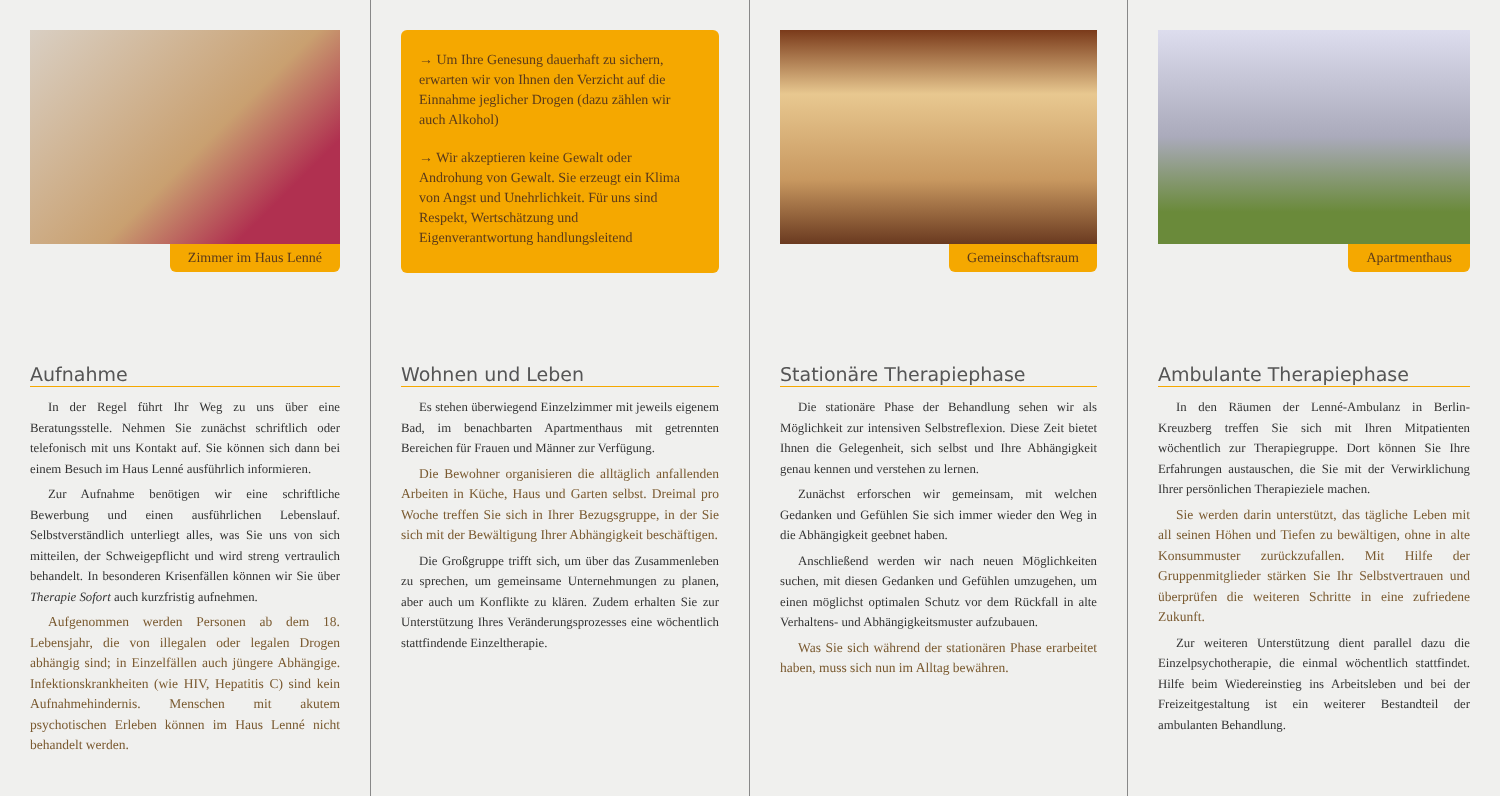Zimmer im Haus Lenné
Aufnahme
In der Regel führt Ihr Weg zu uns über eine Beratungsstelle. Nehmen Sie zunächst schriftlich oder telefonisch mit uns Kontakt auf. Sie können sich dann bei einem Besuch im Haus Lenné ausführlich informieren.
Zur Aufnahme benötigen wir eine schriftliche Bewerbung und einen ausführlichen Lebenslauf. Selbstverständlich unterliegt alles, was Sie uns von sich mitteilen, der Schweigepflicht und wird streng vertraulich behandelt. In besonderen Krisenfällen können wir Sie über Therapie Sofort auch kurzfristig aufnehmen.
Aufgenommen werden Personen ab dem 18. Lebensjahr, die von illegalen oder legalen Drogen abhängig sind; in Einzelfällen auch jüngere Abhängige. Infektionskrankheiten (wie HIV, Hepatitis C) sind kein Aufnahmehindernis. Menschen mit akutem psychotischen Erleben können im Haus Lenné nicht behandelt werden.
→ Um Ihre Genesung dauerhaft zu sichern, erwarten wir von Ihnen den Verzicht auf die Einnahme jeglicher Drogen (dazu zählen wir auch Alkohol)
→ Wir akzeptieren keine Gewalt oder Androhung von Gewalt. Sie erzeugt ein Klima von Angst und Unehrlichkeit. Für uns sind Respekt, Wertschätzung und Eigenverantwortung handlungsleitend
Wohnen und Leben
Es stehen überwiegend Einzelzimmer mit jeweils eigenem Bad, im benachbarten Apartmenthaus mit getrennten Bereichen für Frauen und Männer zur Verfügung.
Die Bewohner organisieren die alltäglich anfallenden Arbeiten in Küche, Haus und Garten selbst. Dreimal pro Woche treffen Sie sich in Ihrer Bezugsgruppe, in der Sie sich mit der Bewältigung Ihrer Abhängigkeit beschäftigen.
Die Großgruppe trifft sich, um über das Zusammenleben zu sprechen, um gemeinsame Unternehmungen zu planen, aber auch um Konflikte zu klären. Zudem erhalten Sie zur Unterstützung Ihres Veränderungsprozesses eine wöchentlich stattfindende Einzeltherapie.
Gemeinschaftsraum
Stationäre Therapiephase
Die stationäre Phase der Behandlung sehen wir als Möglichkeit zur intensiven Selbstreflexion. Diese Zeit bietet Ihnen die Gelegenheit, sich selbst und Ihre Abhängigkeit genau kennen und verstehen zu lernen.
Zunächst erforschen wir gemeinsam, mit welchen Gedanken und Gefühlen Sie sich immer wieder den Weg in die Abhängigkeit geebnet haben.
Anschließend werden wir nach neuen Möglichkeiten suchen, mit diesen Gedanken und Gefühlen umzugehen, um einen möglichst optimalen Schutz vor dem Rückfall in alte Verhaltens- und Abhängigkeitsmuster aufzubauen.
Was Sie sich während der stationären Phase erarbeitet haben, muss sich nun im Alltag bewähren.
Apartmenthaus
Ambulante Therapiephase
In den Räumen der Lenné-Ambulanz in Berlin-Kreuzberg treffen Sie sich mit Ihren Mitpatienten wöchentlich zur Therapiegruppe. Dort können Sie Ihre Erfahrungen austauschen, die Sie mit der Verwirklichung Ihrer persönlichen Therapieziele machen.
Sie werden darin unterstützt, das tägliche Leben mit all seinen Höhen und Tiefen zu bewältigen, ohne in alte Konsummuster zurückzufallen. Mit Hilfe der Gruppenmitglieder stärken Sie Ihr Selbstvertrauen und überprüfen die weiteren Schritte in eine zufriedene Zukunft.
Zur weiteren Unterstützung dient parallel dazu die Einzelpsychotherapie, die einmal wöchentlich stattfindet. Hilfe beim Wiedereinstieg ins Arbeitsleben und bei der Freizeitgestaltung ist ein weiterer Bestandteil der ambulanten Behandlung.